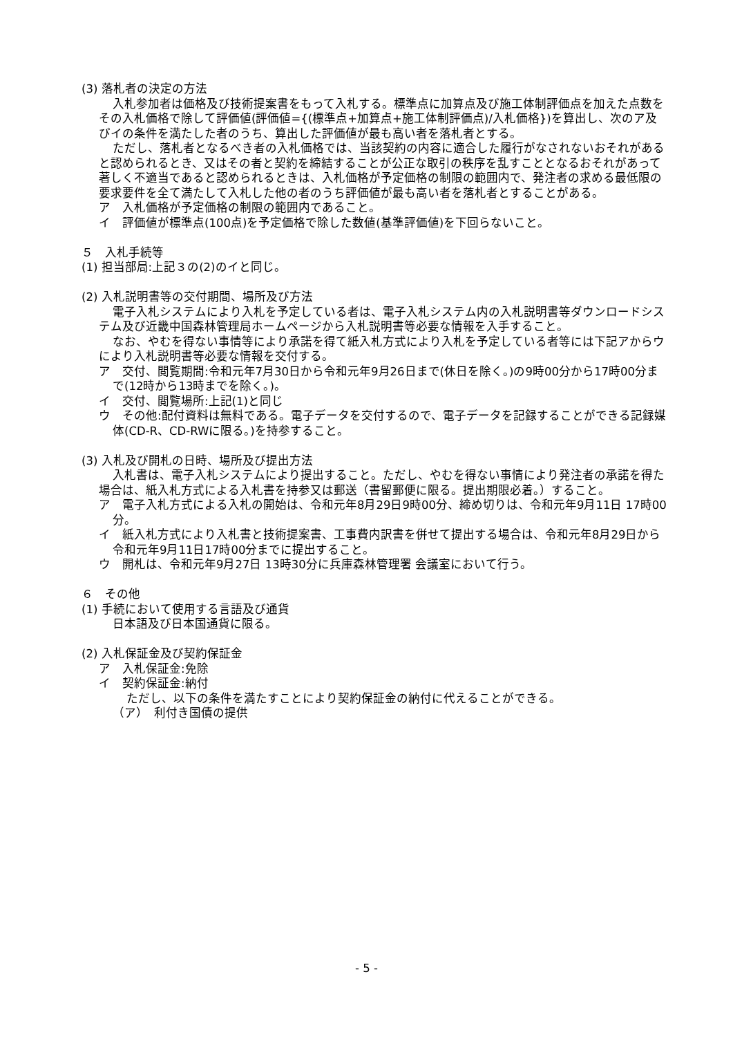(3) 落札者の決定の方法
入札参加者は価格及び技術提案書をもって入札する。標準点に加算点及び施工体制評価点を加えた点数をその入札価格で除して評価値(評価値={(標準点+加算点+施工体制評価点)/入札価格})を算出し、次のア及びイの条件を満たした者のうち、算出した評価値が最も高い者を落札者とする。
ただし、落札者となるべき者の入札価格では、当該契約の内容に適合した履行がなされないおそれがあると認められるとき、又はその者と契約を締結することが公正な取引の秩序を乱すこととなるおそれがあって著しく不適当であると認められるときは、入札価格が予定価格の制限の範囲内で、発注者の求める最低限の要求要件を全て満たして入札した他の者のうち評価値が最も高い者を落札者とすることがある。
ア　入札価格が予定価格の制限の範囲内であること。
イ　評価値が標準点(100点)を予定価格で除した数値(基準評価値)を下回らないこと。
５　入札手続等
(1) 担当部局:上記３の(2)のイと同じ。
(2) 入札説明書等の交付期間、場所及び方法
電子入札システムにより入札を予定している者は、電子入札システム内の入札説明書等ダウンロードシステム及び近畿中国森林管理局ホームページから入札説明書等必要な情報を入手すること。
なお、やむを得ない事情等により承諾を得て紙入札方式により入札を予定している者等には下記アからウにより入札説明書等必要な情報を交付する。
ア　交付、閲覧期間:令和元年7月30日から令和元年9月26日まで(休日を除く。)の9時00分から17時00分まで(12時から13時までを除く。)。
イ　交付、閲覧場所:上記(1)と同じ
ウ　その他:配付資料は無料である。電子データを交付するので、電子データを記録することができる記録媒体(CD-R、CD-RWに限る。)を持参すること。
(3) 入札及び開札の日時、場所及び提出方法
入札書は、電子入札システムにより提出すること。ただし、やむを得ない事情により発注者の承諾を得た場合は、紙入札方式による入札書を持参又は郵送（書留郵便に限る。提出期限必着。）すること。
ア　電子入札方式による入札の開始は、令和元年8月29日9時00分、締め切りは、令和元年9月11日 17時00分。
イ　紙入札方式により入札書と技術提案書、工事費内訳書を併せて提出する場合は、令和元年8月29日から令和元年9月11日17時00分までに提出すること。
ウ　開札は、令和元年9月27日 13時30分に兵庫森林管理署 会議室において行う。
６　その他
(1) 手続において使用する言語及び通貨
日本語及び日本国通貨に限る。
(2) 入札保証金及び契約保証金
ア　入札保証金:免除
イ　契約保証金:納付
ただし、以下の条件を満たすことにより契約保証金の納付に代えることができる。
（ア）　利付き国債の提供
- 5 -